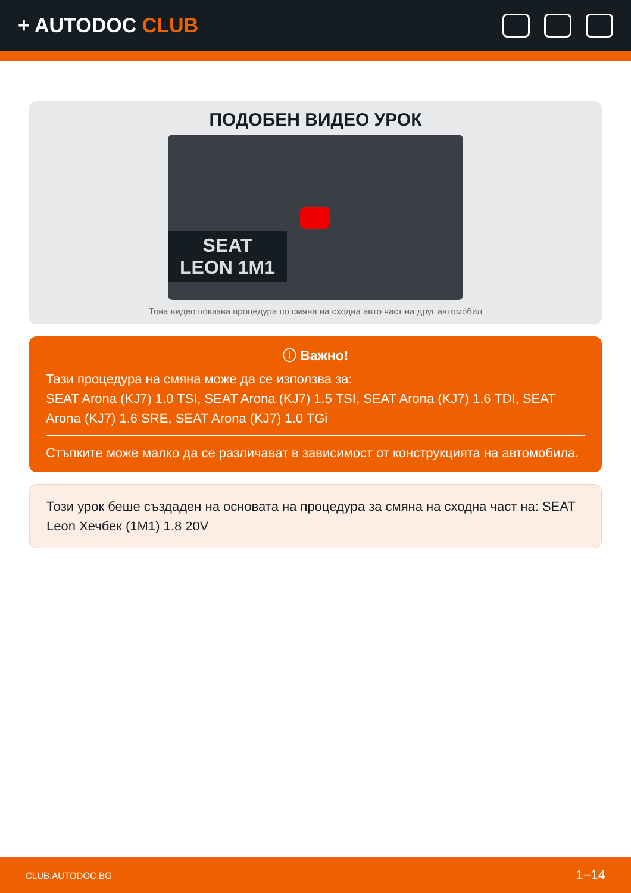+ AUTODOC CLUB
ПОДОБЕН ВИДЕО УРОК
SEAT
LEON 1M1
Това видео показва процедура по смяна на сходна авто част на друг автомобил
ⓘ Важно!
Тази процедура на смяна може да се използва за:
SEAT Arona (KJ7) 1.0 TSI, SEAT Arona (KJ7) 1.5 TSI, SEAT Arona (KJ7) 1.6 TDI, SEAT Arona (KJ7) 1.6 SRE, SEAT Arona (KJ7) 1.0 TGi
Стъпките може малко да се различават в зависимост от конструкцията на автомобила.
Този урок беше създаден на основата на процедура за смяна на сходна част на: SEAT Leon Хечбек (1M1) 1.8 20V
CLUB.AUTODOC.BG 1−14